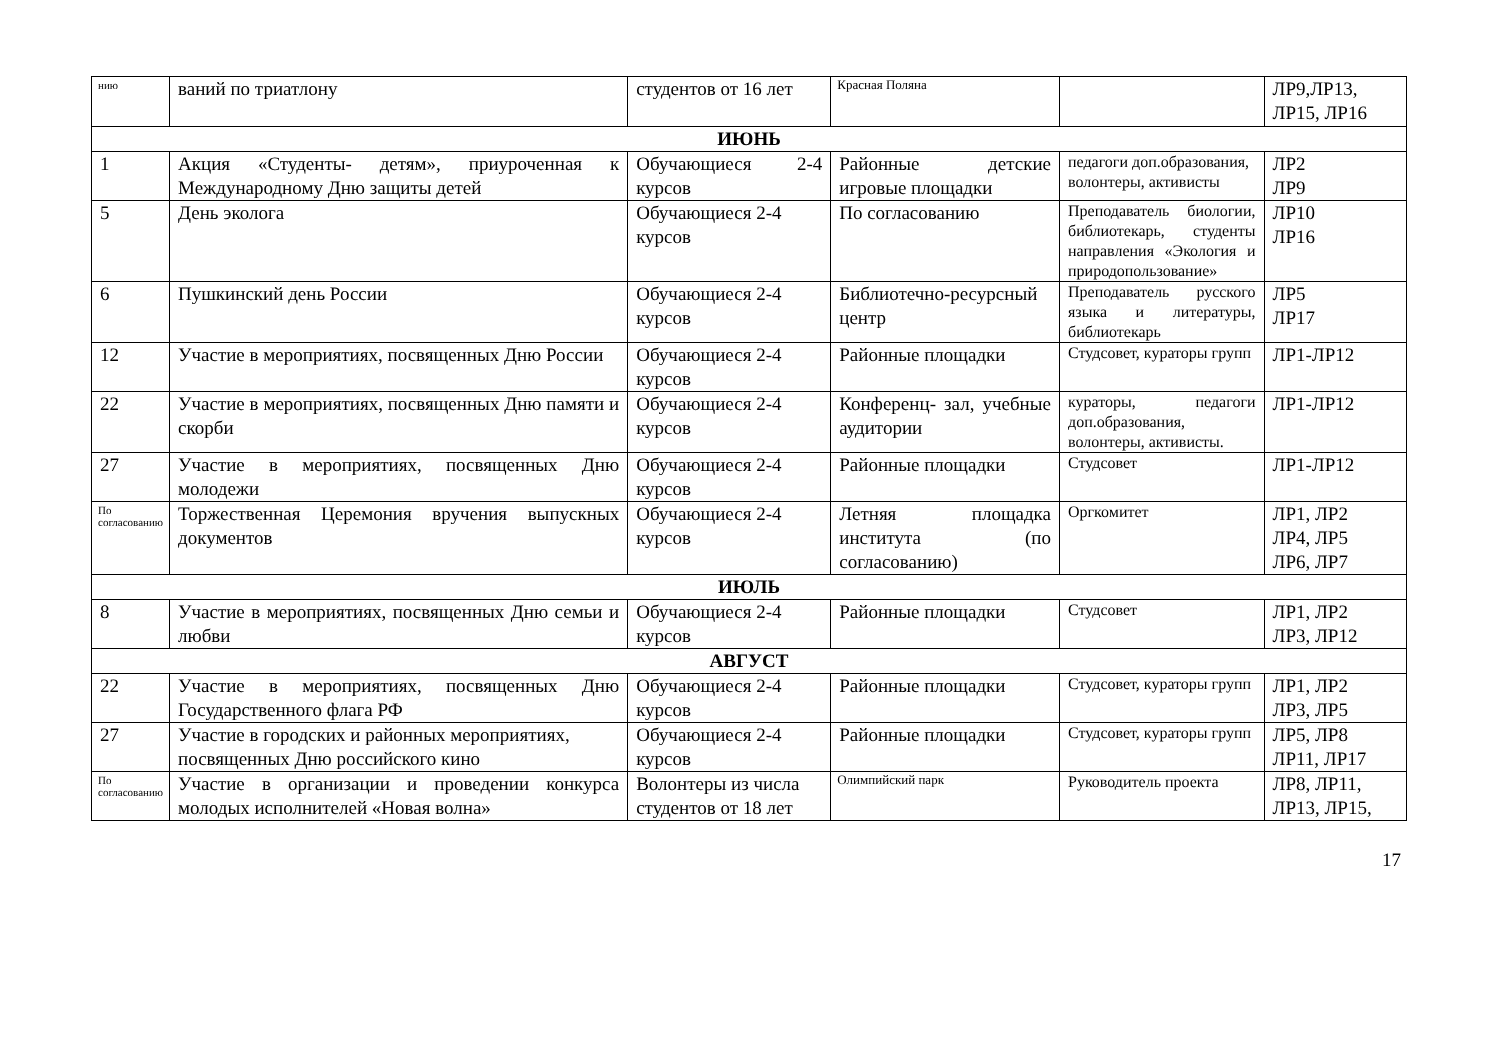| нию | ваний по триатлону | студентов от 16 лет | Красная Поляна | | ЛР9,ЛР13, ЛР15, ЛР16 |
| ИЮНЬ | | | | | |
| 1 | Акция «Студенты- детям», приуроченная к Международному Дню защиты детей | Обучающиеся 2-4 курсов | Районные детские игровые площадки | педагоги доп.образования, волонтеры, активисты | ЛР2 ЛР9 |
| 5 | День эколога | Обучающиеся 2-4 курсов | По согласованию | Преподаватель биологии, библиотекарь, студенты направления «Экология и природопользование» | ЛР10 ЛР16 |
| 6 | Пушкинский день России | Обучающиеся 2-4 курсов | Библиотечно-ресурсный центр | Преподаватель русского языка и литературы, библиотекарь | ЛР5 ЛР17 |
| 12 | Участие в мероприятиях, посвященных Дню России | Обучающиеся 2-4 курсов | Районные площадки | Студсовет, кураторы групп | ЛР1-ЛР12 |
| 22 | Участие в мероприятиях, посвященных Дню памяти и скорби | Обучающиеся 2-4 курсов | Конференц- зал, учебные аудитории | кураторы, педагоги доп.образования, волонтеры, активисты. | ЛР1-ЛР12 |
| 27 | Участие в мероприятиях, посвященных Дню молодежи | Обучающиеся 2-4 курсов | Районные площадки | Студсовет | ЛР1-ЛР12 |
| По согласованию | Торжественная Церемония вручения выпускных документов | Обучающиеся 2-4 курсов | Летняя площадка института (по согласованию) | Оргкомитет | ЛР1, ЛР2 ЛР4, ЛР5 ЛР6, ЛР7 |
| ИЮЛЬ | | | | | |
| 8 | Участие в мероприятиях, посвященных Дню семьи и любви | Обучающиеся 2-4 курсов | Районные площадки | Студсовет | ЛР1, ЛР2 ЛР3, ЛР12 |
| АВГУСТ | | | | | |
| 22 | Участие в мероприятиях, посвященных Дню Государственного флага РФ | Обучающиеся 2-4 курсов | Районные площадки | Студсовет, кураторы групп | ЛР1, ЛР2 ЛР3, ЛР5 |
| 27 | Участие в городских и районных мероприятиях, посвященных Дню российского кино | Обучающиеся 2-4 курсов | Районные площадки | Студсовет, кураторы групп | ЛР5, ЛР8 ЛР11, ЛР17 |
| По согласованию | Участие в организации и проведении конкурса молодых исполнителей «Новая волна» | Волонтеры из числа студентов от 18 лет | Олимпийский парк | Руководитель проекта | ЛР8, ЛР11, ЛР13, ЛР15, |
17